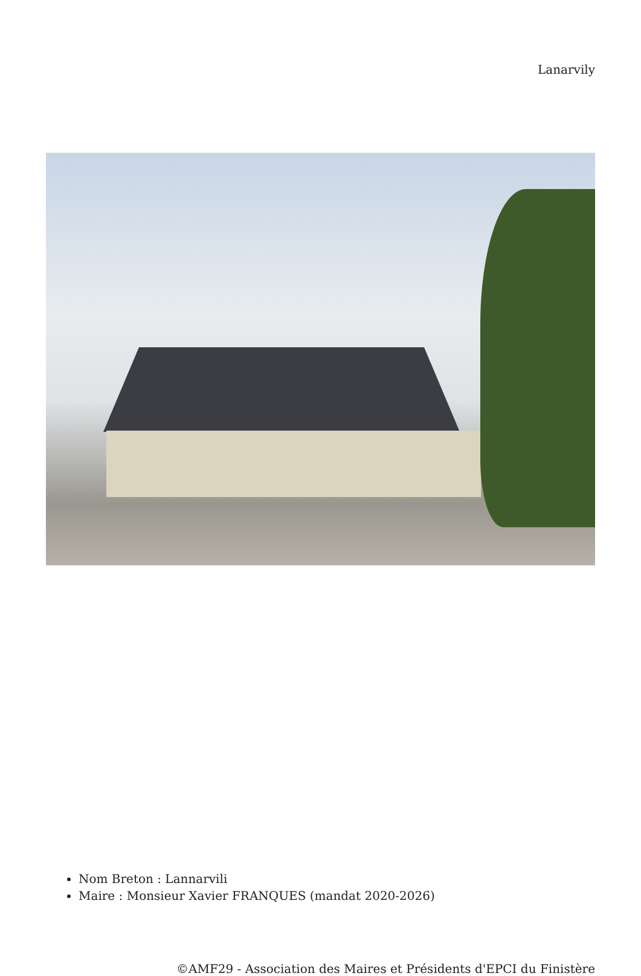Lanarvily
Nom Breton : Lannarvili
Maire : Monsieur Xavier FRANQUES (mandat 2020-2026)
©AMF29 - Association des Maires et Présidents d'EPCI du Finistère